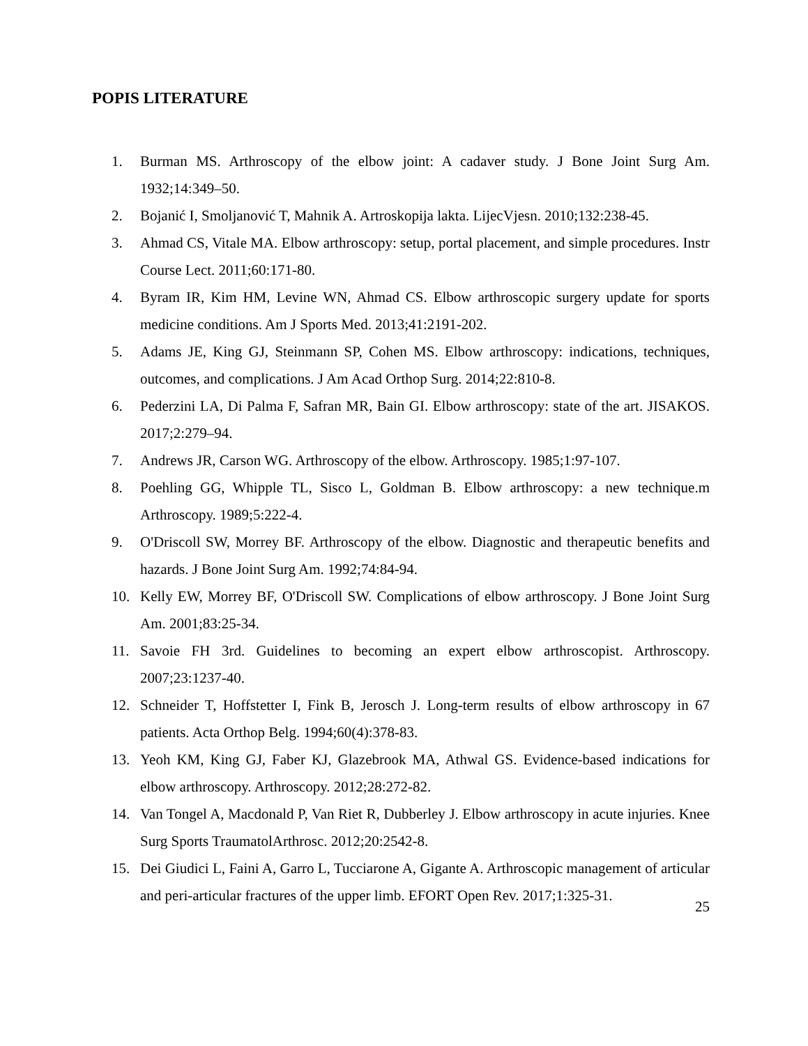POPIS LITERATURE
1. Burman MS. Arthroscopy of the elbow joint: A cadaver study. J Bone Joint Surg Am. 1932;14:349–50.
2. Bojanić I, Smoljanović T, Mahnik A. Artroskopija lakta. LijecVjesn. 2010;132:238-45.
3. Ahmad CS, Vitale MA. Elbow arthroscopy: setup, portal placement, and simple procedures. Instr Course Lect. 2011;60:171-80.
4. Byram IR, Kim HM, Levine WN, Ahmad CS. Elbow arthroscopic surgery update for sports medicine conditions. Am J Sports Med. 2013;41:2191-202.
5. Adams JE, King GJ, Steinmann SP, Cohen MS. Elbow arthroscopy: indications, techniques, outcomes, and complications. J Am Acad Orthop Surg. 2014;22:810-8.
6. Pederzini LA, Di Palma F, Safran MR, Bain GI. Elbow arthroscopy: state of the art. JISAKOS. 2017;2:279–94.
7. Andrews JR, Carson WG. Arthroscopy of the elbow. Arthroscopy. 1985;1:97-107.
8. Poehling GG, Whipple TL, Sisco L, Goldman B. Elbow arthroscopy: a new technique.m Arthroscopy. 1989;5:222-4.
9. O'Driscoll SW, Morrey BF. Arthroscopy of the elbow. Diagnostic and therapeutic benefits and hazards. J Bone Joint Surg Am. 1992;74:84-94.
10. Kelly EW, Morrey BF, O'Driscoll SW. Complications of elbow arthroscopy. J Bone Joint Surg Am. 2001;83:25-34.
11. Savoie FH 3rd. Guidelines to becoming an expert elbow arthroscopist. Arthroscopy. 2007;23:1237-40.
12. Schneider T, Hoffstetter I, Fink B, Jerosch J. Long-term results of elbow arthroscopy in 67 patients. Acta Orthop Belg. 1994;60(4):378-83.
13. Yeoh KM, King GJ, Faber KJ, Glazebrook MA, Athwal GS. Evidence-based indications for elbow arthroscopy. Arthroscopy. 2012;28:272-82.
14. Van Tongel A, Macdonald P, Van Riet R, Dubberley J. Elbow arthroscopy in acute injuries. Knee Surg Sports TraumatolArthrosc. 2012;20:2542-8.
15. Dei Giudici L, Faini A, Garro L, Tucciarone A, Gigante A. Arthroscopic management of articular and peri-articular fractures of the upper limb. EFORT Open Rev. 2017;1:325-31.
25